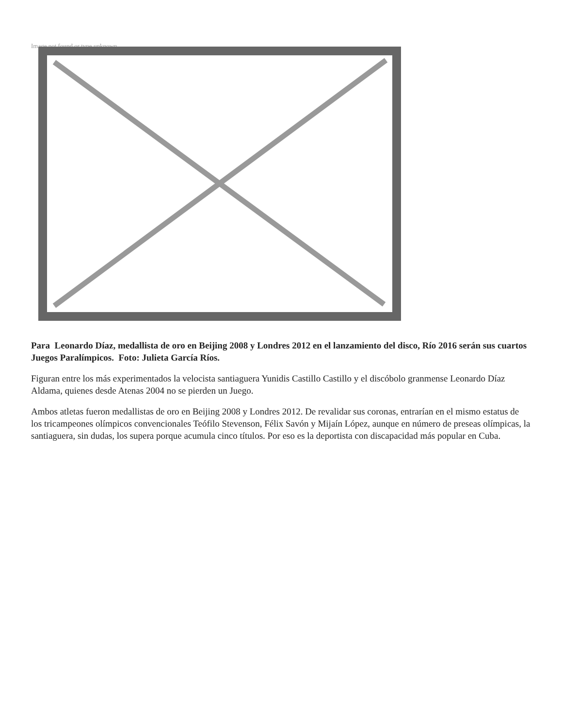Image not found or type unknown
Para Leonardo Díaz, medallista de oro en Beijing 2008 y Londres 2012 en el lanzamiento del disco, Río 2016 serán sus cuartos Juegos Paralímpicos. Foto: Julieta García Ríos.
Figuran entre los más experimentados la velocista santiaguera Yunidis Castillo Castillo y el discóbolo granmense Leonardo Díaz Aldama, quienes desde Atenas 2004 no se pierden un Juego.
Ambos atletas fueron medallistas de oro en Beijing 2008 y Londres 2012. De revalidar sus coronas, entrarían en el mismo estatus de los tricampeones olímpicos convencionales Teófilo Stevenson, Félix Savón y Mijaín López, aunque en número de preseas olímpicas, la santiaguera, sin dudas, los supera porque acumula cinco títulos. Por eso es la deportista con discapacidad más popular en Cuba.